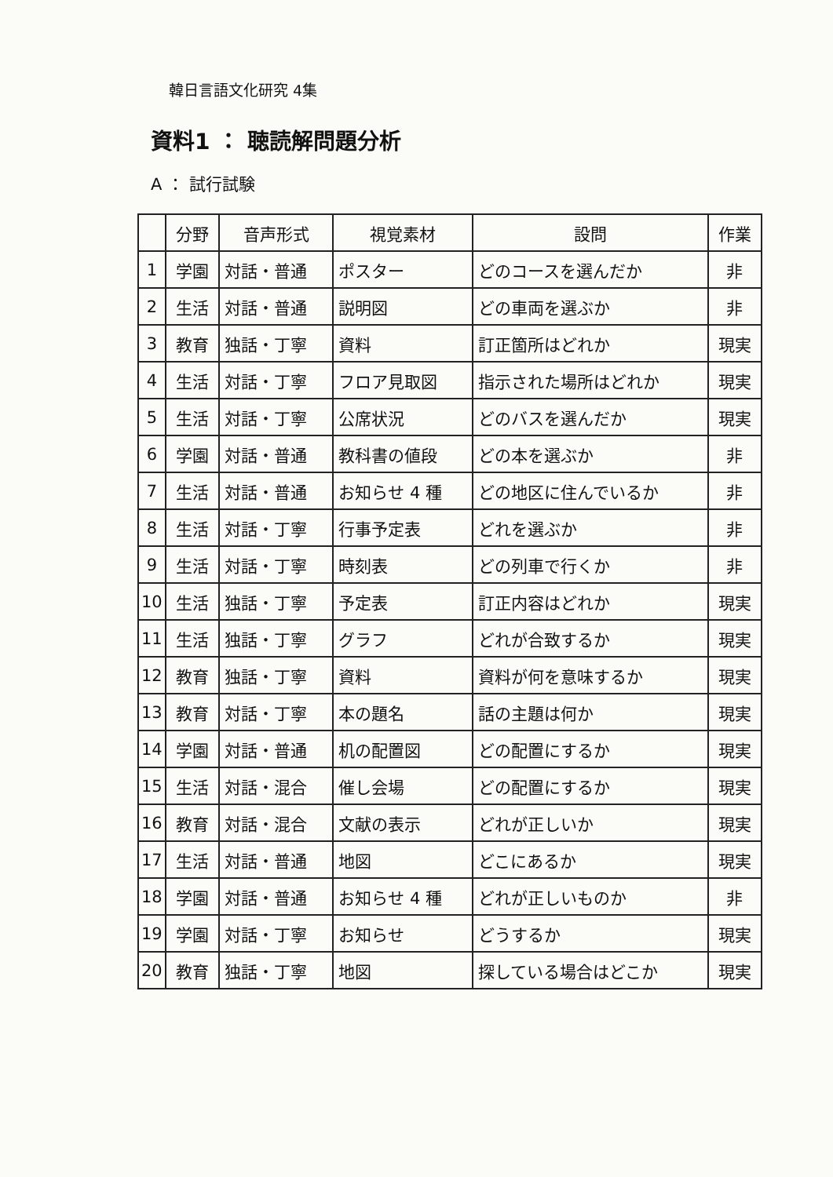韓日言語文化研究 4集
資料1 ： 聴読解問題分析
A ： 試行試験
| | 分野 | 音声形式 | 視覚素材 | 設問 | 作業 |
| --- | --- | --- | --- | --- | --- |
| 1 | 学園 | 対話・普通 | ポスター | どのコースを選んだか | 非 |
| 2 | 生活 | 対話・普通 | 説明図 | どの車両を選ぶか | 非 |
| 3 | 教育 | 独話・丁寧 | 資料 | 訂正箇所はどれか | 現実 |
| 4 | 生活 | 対話・丁寧 | フロア見取図 | 指示された場所はどれか | 現実 |
| 5 | 生活 | 対話・丁寧 | 公席状況 | どのバスを選んだか | 現実 |
| 6 | 学園 | 対話・普通 | 教科書の値段 | どの本を選ぶか | 非 |
| 7 | 生活 | 対話・普通 | お知らせ 4 種 | どの地区に住んでいるか | 非 |
| 8 | 生活 | 対話・丁寧 | 行事予定表 | どれを選ぶか | 非 |
| 9 | 生活 | 対話・丁寧 | 時刻表 | どの列車で行くか | 非 |
| 10 | 生活 | 独話・丁寧 | 予定表 | 訂正内容はどれか | 現実 |
| 11 | 生活 | 独話・丁寧 | グラフ | どれが合致するか | 現実 |
| 12 | 教育 | 独話・丁寧 | 資料 | 資料が何を意味するか | 現実 |
| 13 | 教育 | 対話・丁寧 | 本の題名 | 話の主題は何か | 現実 |
| 14 | 学園 | 対話・普通 | 机の配置図 | どの配置にするか | 現実 |
| 15 | 生活 | 対話・混合 | 催し会場 | どの配置にするか | 現実 |
| 16 | 教育 | 対話・混合 | 文献の表示 | どれが正しいか | 現実 |
| 17 | 生活 | 対話・普通 | 地図 | どこにあるか | 現実 |
| 18 | 学園 | 対話・普通 | お知らせ 4 種 | どれが正しいものか | 非 |
| 19 | 学園 | 対話・丁寧 | お知らせ | どうするか | 現実 |
| 20 | 教育 | 独話・丁寧 | 地図 | 探している場合はどこか | 現実 |